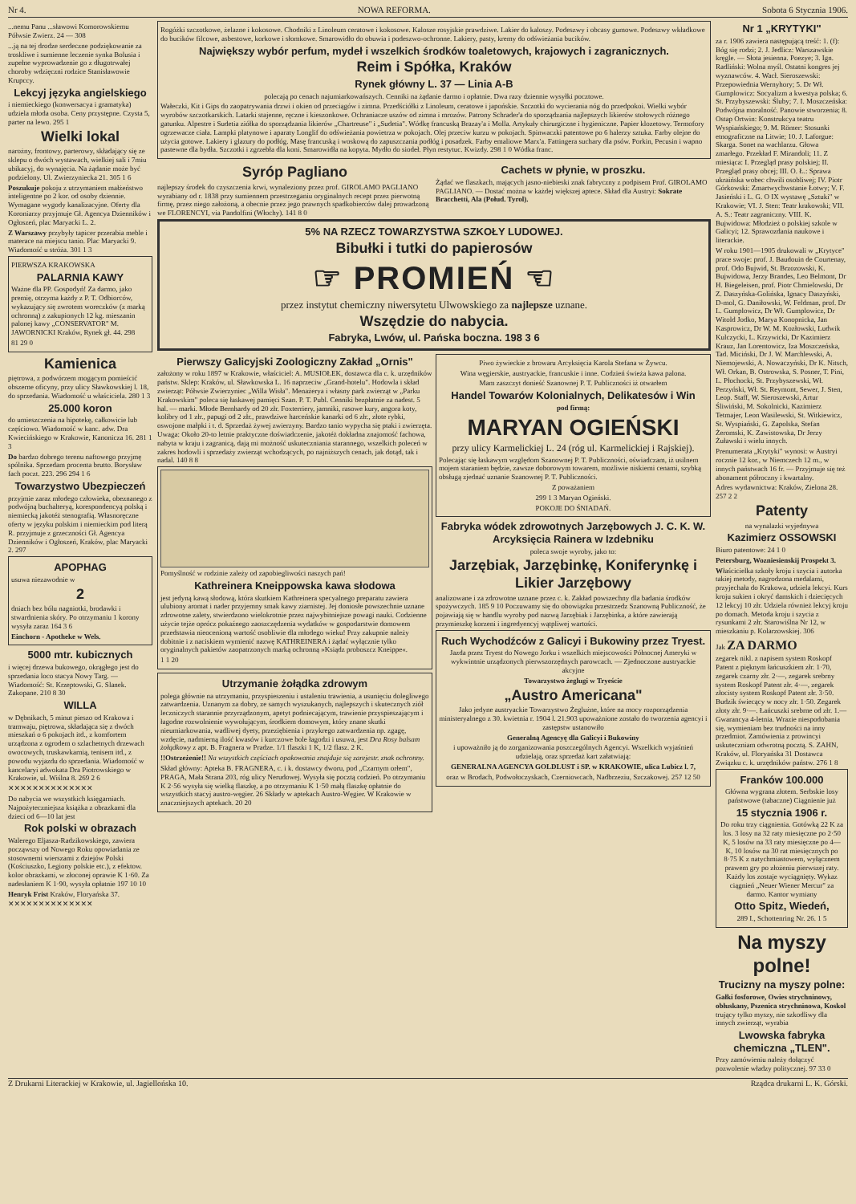Nr 4. NOWA REFORMA. Sobota 6 Stycznia 1906.
...nemu Panu ...sławowi Komorowskiemu Półwsie Zwierz. 24 — 308
...ją na tej drodze serdeczne podziękowanie za troskliwe i sumienne leczenie synka Bolusia i zupełne wyprowadzenie go z długotrwałej choroby wdzięczni rodzice Stanisławowie Krupccy.
Lekcyj języka angielskiego
i niemieckiego (konwersacya i gramatyka) udziela młoda osoba. Ceny przystępne. Czysta 5, parter na lewo. 295 1
Wielki lokal
narożny, frontowy, parterowy, składający się ze sklepu o dwóch wystawach, wielkiej sali i 7miu ubikacyj, do wynajęcia. Na żądanie może być podzielony. Ul. Zwierzyniecka 21. 305 1 6
Poszukuje pokoju z utrzymaniem małżeństwo inteligentne po 2 kor. od osoby dziennie. Wymagane wygody kanalizacyjne. Oferty dla Koroniarzy przyjmuje Gł. Agencya Dzienników i Ogłoszeń, plac Maryacki L. 2.
Z Warszawy przybyły tapicer przerabia meble i materace na miejscu tanio. Plac Maryacki 9. Wiadomość u stróża. 301 1 3
PIERWSZA KRAKOWSKA
PALARNIA KAWY
Ważne dla PP. Gospodyń! Za darmo, jako premię, otrzyma każdy z P. T. Odbiorców, wykazujący się zwrotem woreczków (z marką ochronną) z zakupionych 12 kg. mieszanin palonej kawy „CONSERVATOR" M. JAWORNICKI Kraków, Rynek gł. 44. 298
81 29 0
Kamienica
piętrowa, z podwórzem mogącym pomieścić obszerne oficyny, przy ulicy Sławkowskiej l. 18, do sprzedania. Wiadomość u właściciela. 280 1 3
25.000 koron
do umieszczenia na hipotekę, całkowicie lub częściowo. Wiadomość w kanc. adw. Dra Kwiecińskiego w Krakowie, Kanonicza 16. 281 1 3
Do bardzo dobrego terenu naftowego przyjmę spólnika. Sprzedam procenta brutto. Borysław fach poczt. 223. 296 294 1 6
Towarzystwo Ubezpieczeń
przyjmie zaraz młodego człowieka, obeznanego z podwójną buchalteryą, korespondencyą polską i niemiecką jakotéż stenografią. Własnoręczne oferty w języku polskim i niemieckim pod literą R. przyjmuje z grzeczności Gł. Agencya Dzienników i Ogłoszeń, Kraków, plac Maryacki 2. 297
APOPHAG
usuwa niezawodnie w
2
dniach bez bólu nagniotki, brodawki i stwardnienia skóry. Po otrzymaniu 1 korony wysyła zaraz 164 3 6
Einchorn - Apotheke w Wels.
5000 mtr. kubicznych
i więcej drzewa bukowego, okrągłego jest do sprzedania loco stacya Nowy Targ. — Wiadomość: St. Krzeptowski, G. Slanek. Zakopane. 210 8 30
WILLA
w Dębnikach, 5 minut pieszo od Krakowa i tramwaju, piętrowa, składająca się z dwóch mieszkań o 6 pokojach itd., z komfortem urządzona z ogrodem o szlachetnych drzewach owocowych, truskawkarnią, tenisem itd., z powodu wyjazdu do sprzedania. Wiadomość w kancelaryi adwokata Dra Piotrowskiego w Krakowie, ul. Wiślna 8. 269 2 6
✕✕✕✕✕✕✕✕✕✕✕✕✕✕
Do nabycia we wszystkich księgarniach. Najpożyteczniejsza książka z obrazkami dla dzieci od 6—10 lat jest
Rok polski w obrazach
Walerego Eljasza-Radzikowskiego, zawiera począwszy od Nowego Roku opowiadania ze stosownemi wierszami z dziejów Polski (Kościuszko, Legiony polskie etc.), z efektow. kolor obrazkami, w złoconej oprawie K 1·60. Za nadesłaniem K 1·90, wysyła opłatnie 197 10 10
Henryk Frist Kraków, Floryańska 37.
✕✕✕✕✕✕✕✕✕✕✕✕✕✕
Rogóżki szczotkowe, żelazne i kokosowe. Chodniki z Linoleum ceratowe i kokosowe. Kalosze rosyjskie prawdziwe. Lakier do kaloszy. Podeszwy i obcasy gumowe. Podeszwy wkładkowe do bucików filcowe, asbestowe, korkowe i słomkowe. Smarowidło do obuwia i podeszwo-ochronne. Lakiery, pasty, kremy do odświeżania bucików.
Największy wybór perfum, mydeł i wszelkich środków toaletowych, krajowych i zagranicznych.
Reim i Spółka, Kraków
Rynek główny L. 37 — Linia A-B
polecają po cenach najumiarkowańszych. Cenniki na żądanie darmo i opłatnie. Dwa razy dziennie wysyłki pocztowe.
Wałeczki, Kit i Gips do zaopatrywania drzwi i okien od przeciągów i zimna. Przedściółki z Linoleum, ceratowe i japońskie. Szczotki do wycierania nóg do przedpokoi. Wielki wybór wyrobów szczotkarskich. Latarki stajenne, ręczne i kieszonkowe. Ochraniacze uszów od zimna i mrozów. Patrony Schrader'a do sporządzania najlepszych likierów stołowych różnego gatunku. Alpestre i Sudetia ziółka do sporządzania likierów „Chartreuse" i „Sudetia". Wódkę francuską Brazay'a i Molla. Artykuły chirurgiczne i hygieniczne. Papier klozetowy. Termofory ogrzewacze ciała. Lampki platynowe i aparaty Longlif do odświeżania powietrza w pokojach. Olej przeciw kurzu w pokojach. Spinwaczki patentowe po 6 halerzy sztuka. Farby olejne do użycia gotowe. Lakiery i glazury do podłóg. Masę francuską i woskową do zapuszczania podłóg i posadzek. Farby emaliowe Marx'a. Fattingera suchary dla psów. Porkin, Pecusin i wapno pastewne dla bydła. Szczotki i zgrzebła dla koni. Smarowidła na kopyta. Mydło do siodeł. Płyn restytuc. Kwizdy. 298 1 0 Wódka franc.
Syróp Pagliano
najlepszy środek do czyszczenia krwi, wynaleziony przez prof. GIROLAMO PAGLIANO wyrabiany od r. 1838 przy sumiennem przestrzeganiu oryginalnych recept przez pierwotną firmę, przez niego założoną, a obecnie przez jego prawnych spadkobierców dalej prowadzoną we FLORENCYI, via Pandolfini (Włochy). 141 8 0
Cachets w płynie, w proszku.
Żądać we flaszkach, mających jasno-niebieski znak fabryczny z podpisem Prof. GIROLAMO PAGLIANO. — Dostać można w każdej większej aptece. Skład dla Austryi: Sokrate Bracchetti, Ala (Połud. Tyrol).
5% NA RZECZ TOWARZYSTWA SZKOŁY LUDOWEJ.
Bibułki i tutki do papierosów
☞ PROMIEŃ ☜
przez instytut chemiczny niwersytetu Ulwowskiego za najlepsze uznane.
Wszędzie do nabycia.
Fabryka, Lwów, ul. Pańska boczna. 198 3 6
Pierwszy Galicyjski Zoologiczny Zakład „Ornis"
założony w roku 1897 w Krakowie, właściciel: A. MUSIOŁEK, dostawca dla c. k. urzędników państw. Sklep: Kraków, ul. Sławkowska L. 16 naprzeciw „Grand-hotelu". Hodowla i skład zwierząt: Półwsie Zwierzyniec „Willa Wisła". Menażerya i własny park zwierząt w „Parku Krakowskim" poleca się łaskawej pamięci Szan. P. T. Publ. Cenniki bezpłatnie za nadest. 5 hal. — marki. Młode Bernhardy od 20 złr. Foxterriery, jamniki, rasowe kury, angora koty, kolibry od 1 złr., papugi od 2 złr., prawdziwe harceńskie kanarki od 6 złr., złote rybki, oswojone małpki i t. d. Sprzedaż żywej zwierzyny. Bardzo tanio wypycha się ptaki i zwierzęta. Uwaga: Około 20-to letnie praktyczne doświadczenie, jakotéż dokładna znajomość fachowa, nabyta w kraju i zagranicą, dają mi możność uskuteczniania starannego, wszelkich poleceń w zakres hodowli i sprzedaży zwierząt wchodzących, po najniższych cenach, jak dotąd, tak i nadal. 140 8 8
Pomyślność w rodzinie zależy od zapobiegliwości naszych pań!
Kathreinera Kneippowska kawa słodowa
jest jedyną kawą słodową, która skutkiem Kathreinera specyalnego preparatu zawiera ulubiony aromat i nader przyjemny smak kawy ziarnistej. Jej doniosłe powszechnie uznane zdrowotne zalety, stwierdzono wielokrotnie przez najwybitniejsze powagi nauki. Codzienne użycie tejże oprócz pokaźnego zaoszczędzenia wydatków w gospodarstwie domowem przedstawia nieocenioną wartość osobliwie dla młodego wieku! Przy zakupnie należy dobitnie i z naciskiem wymienić nazwę KATHREINERA i żądać wyłącznie tylko oryginalnych pakietów zaopatrzonych marką ochronną »Ksiądz proboszcz Kneippe«.
1 1 20
Utrzymanie żołądka zdrowym
polega głównie na utrzymaniu, przyspieszeniu i ustaleniu trawienia, a usunięciu dolegliwego zatwardzenia. Uznanym za dobry, ze samych wyszukanych, najlepszych i skutecznych ziół leczniczych starannie przyrządzonym, apetyt podniecającym, trawienie przyspieszającym i łagodne rozwolnienie wywołującym, środkiem domowym, który znane skutki nieumiarkowania, wadliwej dyety, przeziębienia i przykrego zatwardzenia np. zgagę, wzdęcie, nadmierną ilość kwasów i kurczowe bole łagodzi i usuwa, jest Dra Rosy balsam żołądkowy z apt. B. Fragnera w Pradze. 1/1 flaszki 1 K, 1/2 flasz. 2 K.
!!Ostrzeżenie!! Na wszystkich częściach opakowania znajduje się zarejestr. znak ochronny.
Skład główny: Apteka B. FRAGNERA, c. i k. dostawcy dworu, pod „Czarnym orłem", PRAGA, Mała Strana 203, róg ulicy Nerudowej. Wysyła się pocztą codzień. Po otrzymaniu K 2·56 wysyła się wielką flaszkę, a po otrzymaniu K 1·50 małą flaszkę opłatnie do wszystkich stacyj austro-węgier. 26 Składy w aptekach Austro-Węgier. W Krakowie w znaczniejszych aptekach. 20 20
Piwo żywieckie z browaru Arcyksięcia Karola Stefana w Żywcu.
Wina węgierskie, austryackie, francuskie i inne. Codzień świeża kawa palona.
Mam zaszczyt donieść Szanownej P. T. Publiczności iż otwarłem
Handel Towarów Kolonialnych, Delikatesów i Win
pod firmą:
MARYAN OGIEŃSKI
przy ulicy Karmelickiej L. 24 (róg ul. Karmelickiej i Rajskiej).
Polecając się łaskawym względom Szanownej P. T. Publiczności, oświadczam, iż usilnem mojem staraniem będzie, zawsze doborowym towarem, możliwie niskiemi cenami, szybką obsługą zjednać uznanie Szanownej P. T. Publiczności.
Z poważaniem
299 1 3 Maryan Ogieński.
POKOJE DO ŚNIADAŃ.
Fabryka wódek zdrowotnych Jarzębowych J. C. K. W. Arcyksięcia Rainera w Izdebniku
poleca swoje wyroby, jako to:
Jarzębiak, Jarzębinkę, Koniferynkę i Likier Jarzębowy
analizowane i za zdrowotne uznane przez c. k. Zakład powszechny dla badania środków spożywczych. 185 9 10 Poczuwamy się do obowiązku przestrzedz Szanowną Publiczność, że pojawiają się w handlu wyroby pod nazwą Jarzębiak i Jarzębinka, a które zawierają przymieszkę korzeni i ingredyencyj wątpliwej wartości.
Ruch Wychodźców z Galicyi i Bukowiny przez Tryest.
Jazda przez Tryest do Nowego Jorku i wszelkich miejscowości Północnej Ameryki w wykwintnie urządzonych pierwszorzędnych parowcach. — Zjednoczone austryackie akcyjne
Towarzystwo żeglugi w Tryeście
„Austro Americana"
Jako jedyne austryackie Towarzystwo Żeglużne, które na mocy rozporządzenia ministeryalnego z 30. kwietnia r. 1904 l. 21.903 upoważnione zostało do tworzenia agencyi i zastępstw ustanowiło
Generalną Agencyę dla Galicyi i Bukowiny
i upoważniło ją do zorganizowania poszczególnych Agencyi. Wszelkich wyjaśnień udzielają, oraz sprzedaż kart załatwiają:
GENERALNA AGENCYA GOLDLUST i SP. w KRAKOWIE, ulica Lubicz l. 7,
oraz w Brodach, Podwołoczyskach, Czerniowcach, Nadbrzeziu, Szczakowej. 257 12 50
Nr 1 „KRYTYKI"
za r. 1906 zawiera następującą treść: 1. (f): Bóg się rodzi; 2. J. Jedlicz: Warszawskie kręgle. — Słota jesienna. Poezye; 3. Ign. Radliński: Wolna myśl. Ostatni kongres jej wyznawców. 4. Wacł. Sieroszewski: Przepowiednia Wernyhory; 5. Dr Wł. Gumplowicz: Socyalizm a kwestya polska; 6. St. Przybyszewski: Śluby; 7. I. Moszczeńska: Podwójna moralność. Panowie stworzenia; 8. Ostap Ortwin: Konstrukcya teatru Wyspiańskiego; 9. M. Römer: Stosunki etnograficzne na Litwie; 10. J. Laforgue: Skarga. Sonet na wachlarzu. Głowa zmarłego. Przekład F. Mirandoli; 11. Z miesiąca: I. Przegląd prasy polskiej; II. Przegląd prasy obcej; III. O. Ł.: Sprawa ukraińska wobec chwili osobliwej; IV. Piotr Górkowski: Zmartwychwstanie Łotwy; V. F. Jasieński i L. G. O IX wystawę „Sztuki" w Krakowie; VI. J. Sten: Teatr krakowski; VII. A. S.: Teatr zagraniczny. VIII. K. Bujwidowa: Młodzież o polskiej szkole w Galicyi; 12. Sprawozdania naukowe i literackie.
W roku 1901—1905 drukowali w „Krytyce" prace swoje: prof. J. Baudouin de Courtenay, prof. Odo Bujwid, St. Brzozowski, K. Bujwidowa, Jerzy Brandes, Leo Belmont, Dr H. Biegeleisen, prof. Piotr Chmielowski, Dr Z. Daszyńska-Golińska, Ignacy Daszyński, D-mol, G. Daniłowski, W. Feldman, prof. Dr L. Gumplowicz, Dr Wł. Gumplowicz, Dr Witold Jodko, Marya Konopnicka, Jan Kasprowicz, Dr W. M. Kozłowski, Ludwik Kulczycki, L. Krzywicki, Dr Kazimierz Krauz, Jan Lorentowicz, Iza Moszczeńska, Tad. Miciński, Dr J. W. Marchlewski, A. Niemojewski, A. Nowaczyński, Dr K. Nitsch, Wł. Orkan, B. Ostrowska, S. Posner, T. Pini, L. Płochocki, St. Przybyszewski, Wł. Perzyński, Wł. St. Reymont, Sewer, J. Sten, Leop. Staff, W. Sieroszewski, Artur Śliwiński, M. Sokolnicki, Kazimierz Tetmajer, Leon Wasilewski, St. Witkiewicz, St. Wyspiański, G. Zapolska, Stefan Żeromski, K. Zawistowska, Dr Jerzy Żuławski i wielu innych.
Prenumerata „Krytyki" wynosi: w Austryi rocznie 12 kor., w Niemczech 12 m., w innych państwach 16 fr. — Przyjmuje się też abonament półroczny i kwartalny.
Adres wydawnictwa: Kraków, Zielona 28. 257 2 2
Patenty
na wynalazki wyjednywa
Kazimierz OSSOWSKI
Biuro patentowe: 24 1 0
Petersburg, Wozniesienskij Prospekt 3.
Właścicielka szkoły kroju i szycia i autorka takiej metody, nagrodzona medalami, przyjechała do Krakowa, udziela lekcyi. Kurs kroju sukien i okryć damskich i dziecięcych 12 lekcyj 10 złr. Udziela również lekcyj kroju po domach. Metoda kroju i szycia z rysunkami 2 złr. Starowiślna Nr 12, w mieszkaniu p. Kolarzowskiej. 306
Jak ZA DARMO
zegarek nikl. z napisem system Roskopf Patent z pięknym łańcuszkiem złr. 1·70, zegarek czarny złr. 2·—, zegarek srebrny system Roskopf Patent złr. 4·—, zegarek złocisty system Roskopf Patent złr. 3·50. Budzik świecący w nocy złr. 1·50. Zegarek złoty złr. 9·—. Łańcuszki srebrne od złr. 1.— Gwarancya 4-letnia. Wrazie niespodobania się, wymieniam bez trudności na inny przedmiot. Zamówienia z prowincyi uskuteczniam odwrotną pocztą. S. ZAHN, Kraków, ul. Floryańska 31 Dostawca Związku c. k. urzędników państw. 276 1 8
Franków 100.000
Główna wygrana złotem. Serbskie losy państwowe (tabaczne) Ciągnienie już
15 stycznia 1906 r.
Do roku trzy ciągnienia. Gotówką 22 K za los. 3 losy na 32 raty miesięczne po 2·50 K, 5 losów na 33 raty miesięczne po 4— K, 10 losów na 30 rat miesięcznych po 8·75 K z natychmiastowem, wyłącznem prawem gry po złożeniu pierwszej raty. Każdy los zostaje wyciągnięty. Wykaz ciągnień „Neuer Wiener Mercur" za darmo. Kantor wymiany
Otto Spitz, Wiedeń,
289 I., Schottenring Nr. 26. 1 5
Na myszy polne!
Trucizny na myszy polne:
Gałki fosforowe, Owies strychninowy, obłuskany, Pszenica strychninowa, Koskol trujący tylko myszy, nie szkodliwy dla innych zwierząt, wyrabia
Lwowska fabryka chemiczna „TLEN".
Przy zamówieniu należy dołączyć pozwolenie władzy politycznej. 97 33 0
Z Drukarni Literackiej w Krakowie, ul. Jagiellońska 10. Rządca drukarni L. K. Górski.